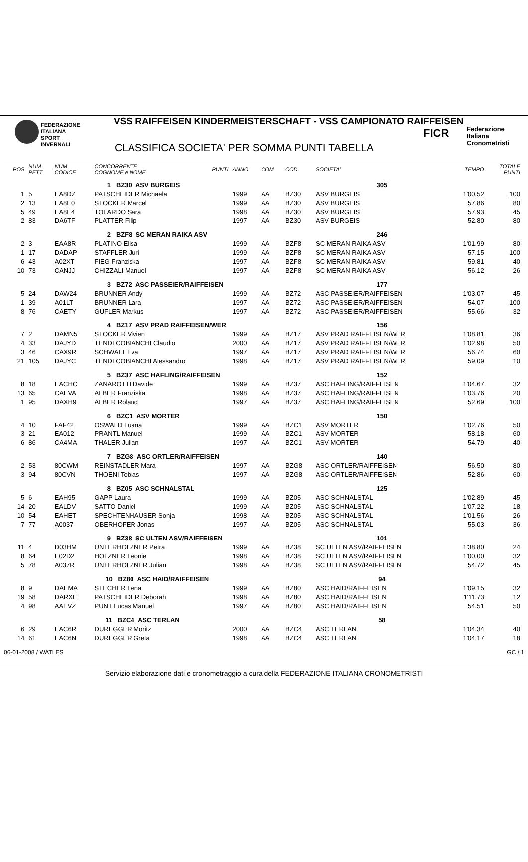FEDERAZIONE
ITALIANA
SPORT
INVERNALI
VSS RAIFFEISEN KINDERMEISTERSCHAFT - VSS CAMPIONATO RAIFFEISEN
CLASSIFICA SOCIETA' PER SOMMA PUNTI TABELLA
FICR
Federazione
Italiana
Cronometristi
| POS | NUM PETT | NUM CODICE | CONCORRENTE COGNOME e NOME | PUNTI | ANNO | COM | COD. | SOCIETA' | TEMPO | TOTALE PUNTI |
| --- | --- | --- | --- | --- | --- | --- | --- | --- | --- | --- |
| | | | 1 BZ30 ASV BURGEIS | | | | | 305 | | |
| 1 | 5 | EA8DZ | PATSCHEIDER Michaela | | 1999 | AA | BZ30 | ASV BURGEIS | 1'00.52 | 100 |
| 2 | 13 | EA8E0 | STOCKER Marcel | | 1999 | AA | BZ30 | ASV BURGEIS | 57.86 | 80 |
| 5 | 49 | EA8E4 | TOLARDO Sara | | 1998 | AA | BZ30 | ASV BURGEIS | 57.93 | 45 |
| 2 | 83 | DA6TF | PLATTER Filip | | 1997 | AA | BZ30 | ASV BURGEIS | 52.80 | 80 |
| | | | 2 BZF8 SC MERAN RAIKA ASV | | | | | 246 | | |
| 2 | 3 | EAA8R | PLATINO Elisa | | 1999 | AA | BZF8 | SC MERAN RAIKA ASV | 1'01.99 | 80 |
| 1 | 17 | DADAP | STAFFLER Juri | | 1999 | AA | BZF8 | SC MERAN RAIKA ASV | 57.15 | 100 |
| 6 | 43 | A02XT | FIEG Franziska | | 1997 | AA | BZF8 | SC MERAN RAIKA ASV | 59.81 | 40 |
| 10 | 73 | CANJJ | CHIZZALI Manuel | | 1997 | AA | BZF8 | SC MERAN RAIKA ASV | 56.12 | 26 |
| | | | 3 BZ72 ASC PASSEIER/RAIFFEISEN | | | | | 177 | | |
| 5 | 24 | DAW24 | BRUNNER Andy | | 1999 | AA | BZ72 | ASC PASSEIER/RAIFFEISEN | 1'03.07 | 45 |
| 1 | 39 | A01LT | BRUNNER Lara | | 1997 | AA | BZ72 | ASC PASSEIER/RAIFFEISEN | 54.07 | 100 |
| 8 | 76 | CAETY | GUFLER Markus | | 1997 | AA | BZ72 | ASC PASSEIER/RAIFFEISEN | 55.66 | 32 |
| | | | 4 BZ17 ASV PRAD RAIFFEISEN/WER | | | | | 156 | | |
| 7 | 2 | DAMN5 | STOCKER Vivien | | 1999 | AA | BZ17 | ASV PRAD RAIFFEISEN/WER | 1'08.81 | 36 |
| 4 | 33 | DAJYD | TENDI COBIANCHI Claudio | | 2000 | AA | BZ17 | ASV PRAD RAIFFEISEN/WER | 1'02.98 | 50 |
| 3 | 46 | CAX9R | SCHWALT Eva | | 1997 | AA | BZ17 | ASV PRAD RAIFFEISEN/WER | 56.74 | 60 |
| 21 | 105 | DAJYC | TENDI COBIANCHI Alessandro | | 1998 | AA | BZ17 | ASV PRAD RAIFFEISEN/WER | 59.09 | 10 |
| | | | 5 BZ37 ASC HAFLING/RAIFFEISEN | | | | | 152 | | |
| 8 | 18 | EACHC | ZANAROTTI Davide | | 1999 | AA | BZ37 | ASC HAFLING/RAIFFEISEN | 1'04.67 | 32 |
| 13 | 65 | CAEVA | ALBER Franziska | | 1998 | AA | BZ37 | ASC HAFLING/RAIFFEISEN | 1'03.76 | 20 |
| 1 | 95 | DAXH9 | ALBER Roland | | 1997 | AA | BZ37 | ASC HAFLING/RAIFFEISEN | 52.69 | 100 |
| | | | 6 BZC1 ASV MORTER | | | | | 150 | | |
| 4 | 10 | FAF42 | OSWALD Luana | | 1999 | AA | BZC1 | ASV MORTER | 1'02.76 | 50 |
| 3 | 21 | EA012 | PRANTL Manuel | | 1999 | AA | BZC1 | ASV MORTER | 58.18 | 60 |
| 6 | 86 | CA4MA | THALER Julian | | 1997 | AA | BZC1 | ASV MORTER | 54.79 | 40 |
| | | | 7 BZG8 ASC ORTLER/RAIFFEISEN | | | | | 140 | | |
| 2 | 53 | 80CWM | REINSTADLER Mara | | 1997 | AA | BZG8 | ASC ORTLER/RAIFFEISEN | 56.50 | 80 |
| 3 | 94 | 80CVN | THOENI Tobias | | 1997 | AA | BZG8 | ASC ORTLER/RAIFFEISEN | 52.86 | 60 |
| | | | 8 BZ05 ASC SCHNALSTAL | | | | | 125 | | |
| 5 | 6 | EAH95 | GAPP Laura | | 1999 | AA | BZ05 | ASC SCHNALSTAL | 1'02.89 | 45 |
| 14 | 20 | EALDV | SATTO Daniel | | 1999 | AA | BZ05 | ASC SCHNALSTAL | 1'07.22 | 18 |
| 10 | 54 | EAHET | SPECHTENHAUSER Sonja | | 1998 | AA | BZ05 | ASC SCHNALSTAL | 1'01.56 | 26 |
| 7 | 77 | A0037 | OBERHOFER Jonas | | 1997 | AA | BZ05 | ASC SCHNALSTAL | 55.03 | 36 |
| | | | 9 BZ38 SC ULTEN ASV/RAIFFEISEN | | | | | 101 | | |
| 11 | 4 | D03HM | UNTERHOLZNER Petra | | 1999 | AA | BZ38 | SC ULTEN ASV/RAIFFEISEN | 1'38.80 | 24 |
| 8 | 64 | E02D2 | HOLZNER Leonie | | 1998 | AA | BZ38 | SC ULTEN ASV/RAIFFEISEN | 1'00.00 | 32 |
| 5 | 78 | A037R | UNTERHOLZNER Julian | | 1998 | AA | BZ38 | SC ULTEN ASV/RAIFFEISEN | 54.72 | 45 |
| | | | 10 BZ80 ASC HAID/RAIFFEISEN | | | | | 94 | | |
| 8 | 9 | DAEMA | STECHER Lena | | 1999 | AA | BZ80 | ASC HAID/RAIFFEISEN | 1'09.15 | 32 |
| 19 | 58 | DARXE | PATSCHEIDER Deborah | | 1998 | AA | BZ80 | ASC HAID/RAIFFEISEN | 1'11.73 | 12 |
| 4 | 98 | AAEVZ | PUNT Lucas Manuel | | 1997 | AA | BZ80 | ASC HAID/RAIFFEISEN | 54.51 | 50 |
| | | | 11 BZC4 ASC TERLAN | | | | | 58 | | |
| 6 | 29 | EAC6R | DUREGGER Moritz | | 2000 | AA | BZC4 | ASC TERLAN | 1'04.34 | 40 |
| 14 | 61 | EAC6N | DUREGGER Greta | | 1998 | AA | BZC4 | ASC TERLAN | 1'04.17 | 18 |
06-01-2008 / WATLES GC / 1
Servizio elaborazione dati e cronometraggio a cura della FEDERAZIONE ITALIANA CRONOMETRISTI